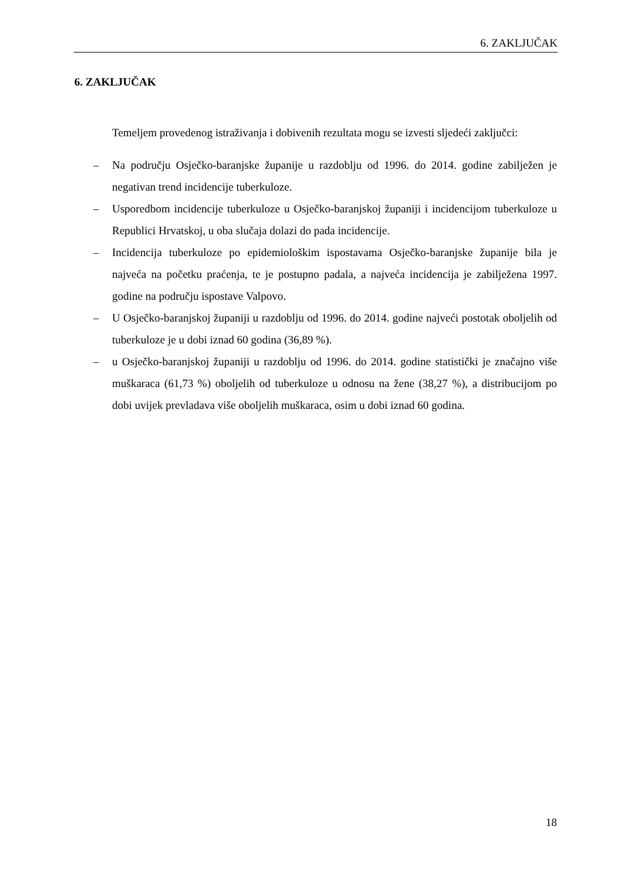6. ZAKLJUČAK
6. ZAKLJUČAK
Temeljem provedenog istraživanja i dobivenih rezultata mogu se izvesti sljedeći zaključci:
– Na području Osječko-baranjske županije u razdoblju od 1996. do 2014. godine zabilježen je negativan trend incidencije tuberkuloze.
– Usporedbom incidencije tuberkuloze u Osječko-baranjskoj županiji i incidencijom tuberkuloze u Republici Hrvatskoj, u oba slučaja dolazi do pada incidencije.
– Incidencija tuberkuloze po epidemiološkim ispostavama Osječko-baranjske županije bila je najveća na početku praćenja, te je postupno padala, a najveća incidencija je zabilježena 1997. godine na području ispostave Valpovo.
– U Osječko-baranjskoj županiji u razdoblju od 1996. do 2014. godine najveći postotak oboljelih od tuberkuloze je u dobi iznad 60 godina (36,89 %).
– u Osječko-baranjskoj županiji u razdoblju od 1996. do 2014. godine statistički je značajno više muškaraca (61,73 %) oboljelih od tuberkuloze u odnosu na žene (38,27 %), a distribucijom po dobi uvijek prevladava više oboljelih muškaraca, osim u dobi iznad 60 godina.
18